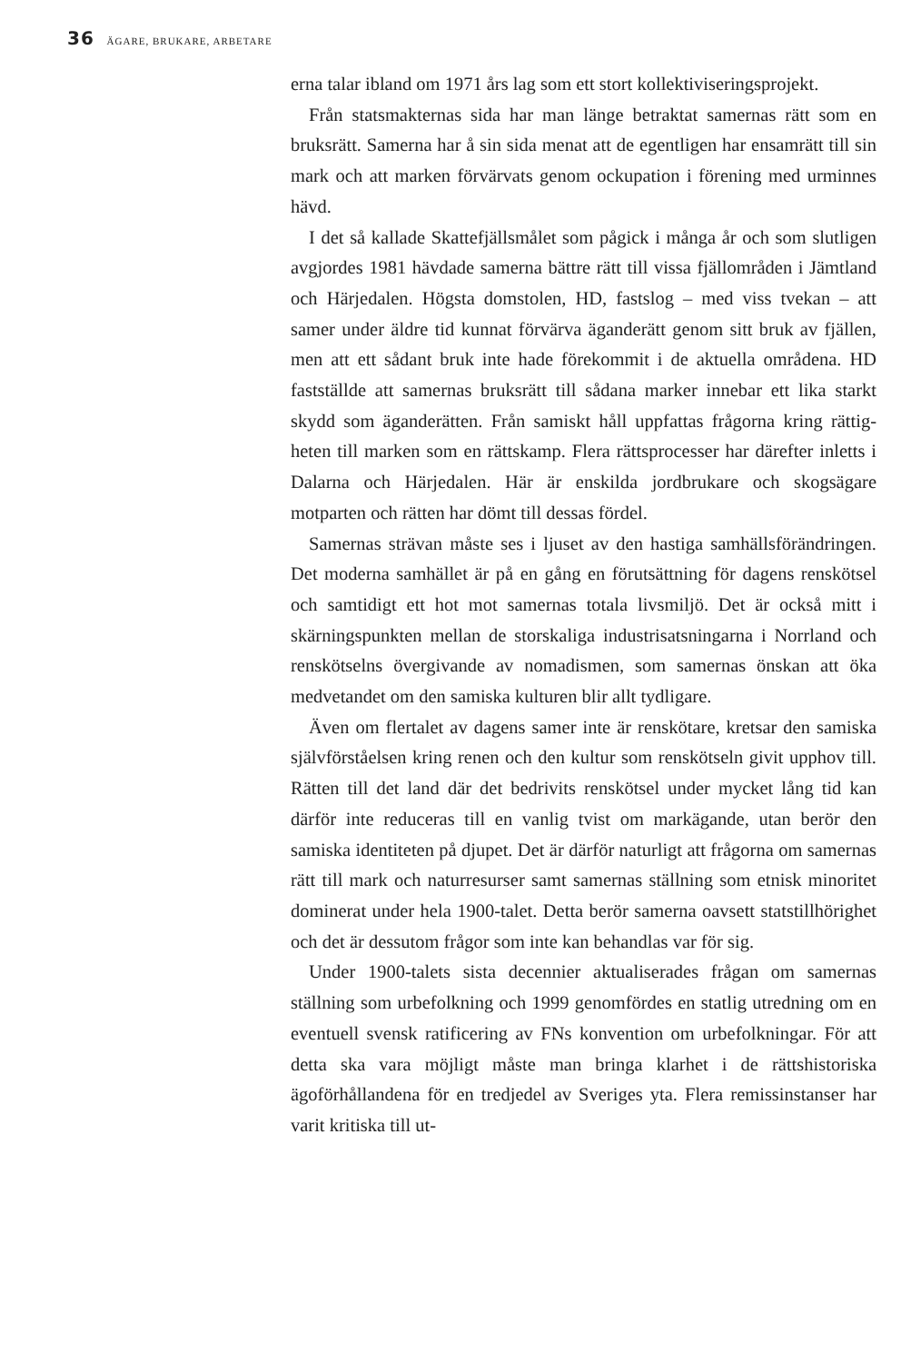36 ÄGARE, BRUKARE, ARBETARE
erna talar ibland om 1971 års lag som ett stort kollektiviserings­projekt.
Från statsmakternas sida har man länge betraktat samernas rätt som en bruksrätt. Samerna har å sin sida menat att de egentligen har ensamrätt till sin mark och att marken förvärvats genom ocku­pation i förening med urminnes hävd.
I det så kallade Skattefjällsmålet som pågick i många år och som slutligen avgjordes 1981 hävdade samerna bättre rätt till vissa fjäll­områden i Jämtland och Härjedalen. Högsta domstolen, HD, fast­slog – med viss tvekan – att samer under äldre tid kunnat förvärva äganderätt genom sitt bruk av fjällen, men att ett sådant bruk inte hade förekommit i de aktuella områdena. HD fastställde att sam­ernas bruksrätt till sådana marker innebar ett lika starkt skydd som äganderätten. Från samiskt håll uppfattas frågorna kring rättig­heten till marken som en rättskamp. Flera rättsprocesser har där­efter inletts i Dalarna och Härjedalen. Här är enskilda jordbruka­re och skogsägare motparten och rätten har dömt till dessas för­del.
Samernas strävan måste ses i ljuset av den hastiga samhällsför­ändringen. Det moderna samhället är på en gång en förutsättning för dagens renskötsel och samtidigt ett hot mot samernas totala livsmiljö. Det är också mitt i skärningspunkten mellan de storska­liga industrisatsningarna i Norrland och renskötselns övergivan­de av nomadismen, som samernas önskan att öka medvetandet om den samiska kulturen blir allt tydligare.
Även om flertalet av dagens samer inte är renskötare, kretsar den samiska självförståelsen kring renen och den kultur som ren­skötseln givit upphov till. Rätten till det land där det bedrivits ren­skötsel under mycket lång tid kan därför inte reduceras till en vanlig tvist om markägande, utan berör den samiska identiteten på dju­pet. Det är därför naturligt att frågorna om samernas rätt till mark och naturresurser samt samernas ställning som etnisk minoritet dominerat under hela 1900-talet. Detta berör samerna oavsett statstillhörighet och det är dessutom frågor som inte kan behand­las var för sig.
Under 1900-talets sista decennier aktualiserades frågan om sam­ernas ställning som urbefolkning och 1999 genomfördes en stat­lig utredning om en eventuell svensk ratificering av FNs konven­tion om urbefolkningar. För att detta ska vara möjligt måste man bringa klarhet i de rättshistoriska ägoförhållandena för en tredje­del av Sveriges yta. Flera remissinstanser har varit kritiska till ut-